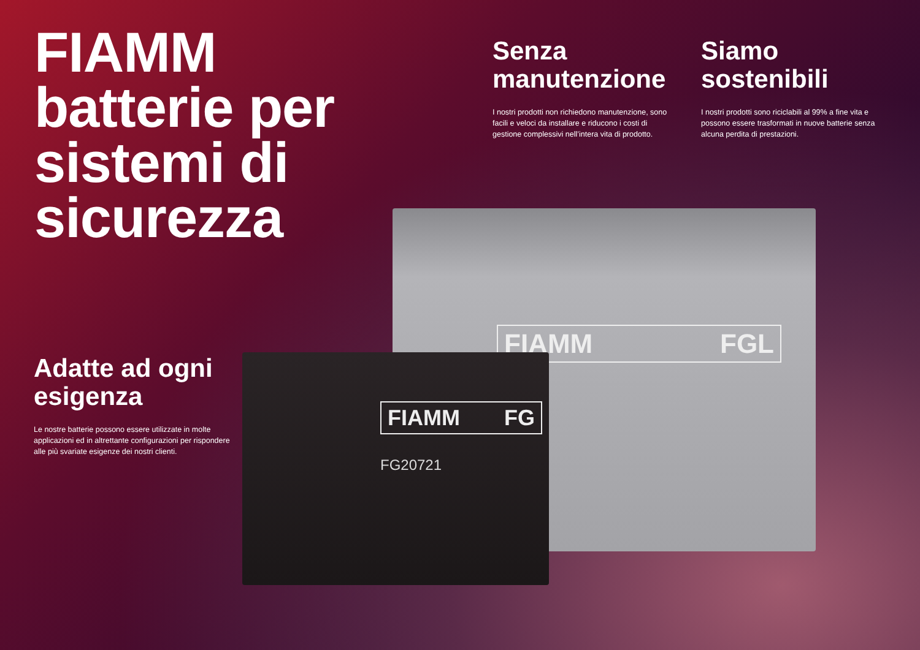FIAMM FGL
FIAMM FG
FG20721
FIAMM batterie per sistemi di sicurezza
Senza manutenzione
I nostri prodotti non richiedono manutenzione, sono facili e veloci da installare e riducono i costi di gestione complessivi nell’intera vita di prodotto.
Siamo sostenibili
I nostri prodotti sono riciclabili al 99% a fine vita e possono essere trasformati in nuove batterie senza alcuna perdita di prestazioni.
Adatte ad ogni esigenza
Le nostre batterie possono essere utilizzate in molte applicazioni ed in altrettante configurazioni per rispondere alle più svariate esigenze dei nostri clienti.